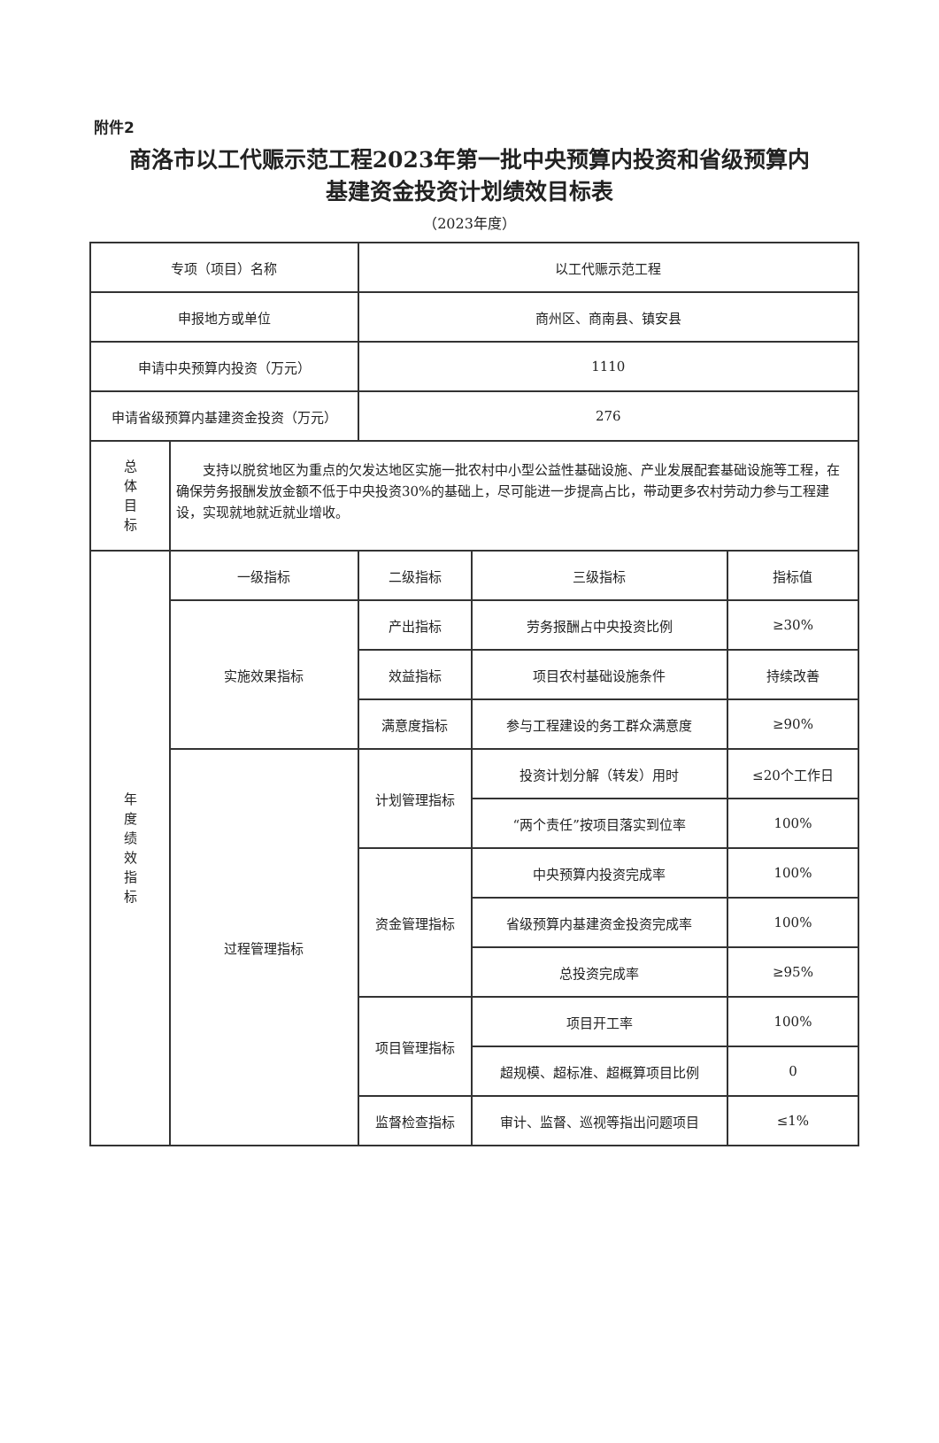附件2
商洛市以工代赈示范工程2023年第一批中央预算内投资和省级预算内
基建资金投资计划绩效目标表
（2023年度）
| 专项（项目）名称 | | 以工代赈示范工程 | | |
| 申报地方或单位 | | 商州区、商南县、镇安县 | | |
| 申请中央预算内投资（万元） | | 1110 | | |
| 申请省级预算内基建资金投资（万元） | | 276 | | |
| 总 体 目 标 | 支持以脱贫地区为重点的欠发达地区实施一批农村中小型公益性基础设施、产业发展配套基础设施等工程，在确保劳务报酬发放金额不低于中央投资30%的基础上，尽可能进一步提高占比，带动更多农村劳动力参与工程建设，实现就地就近就业增收。 | | | |
| 年 度 绩 效 指 标 | 一级指标 | 二级指标 | 三级指标 | 指标值 |
| | 实施效果指标 | 产出指标 | 劳务报酬占中央投资比例 | ≥30% |
| | | 效益指标 | 项目农村基础设施条件 | 持续改善 |
| | | 满意度指标 | 参与工程建设的务工群众满意度 | ≥90% |
| | 过程管理指标 | 计划管理指标 | 投资计划分解（转发）用时 | ≤20个工作日 |
| | | | “两个责任”按项目落实到位率 | 100% |
| | | 资金管理指标 | 中央预算内投资完成率 | 100% |
| | | | 省级预算内基建资金投资完成率 | 100% |
| | | | 总投资完成率 | ≥95% |
| | | 项目管理指标 | 项目开工率 | 100% |
| | | | 超规模、超标准、超概算项目比例 | 0 |
| | | 监督检查指标 | 审计、监督、巡视等指出问题项目 | ≤1% |